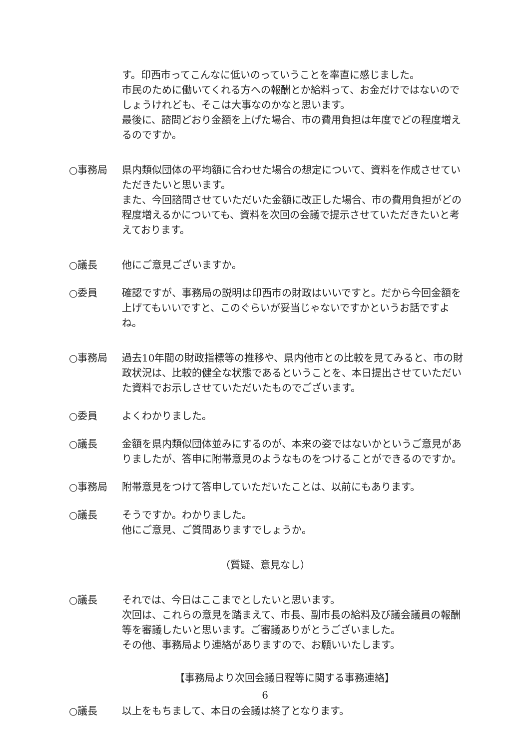す。印西市ってこんなに低いのっていうことを率直に感じました。
市民のために働いてくれる方への報酬とか給料って、お金だけではないのでしょうけれども、そこは大事なのかなと思います。
最後に、諮問どおり金額を上げた場合、市の費用負担は年度でどの程度増えるのですか。
○事務局 県内類似団体の平均額に合わせた場合の想定について、資料を作成させていただきたいと思います。
また、今回諮問させていただいた金額に改正した場合、市の費用負担がどの程度増えるかについても、資料を次回の会議で提示させていただきたいと考えております。
○議長 他にご意見ございますか。
○委員 確認ですが、事務局の説明は印西市の財政はいいですと。だから今回金額を上げてもいいですと、このぐらいが妥当じゃないですかというお話ですよね。
○事務局 過去10年間の財政指標等の推移や、県内他市との比較を見てみると、市の財政状況は、比較的健全な状態であるということを、本日提出させていただいた資料でお示しさせていただいたものでございます。
○委員 よくわかりました。
○議長 金額を県内類似団体並みにするのが、本来の姿ではないかというご意見がありましたが、答申に附帯意見のようなものをつけることができるのですか。
○事務局 附帯意見をつけて答申していただいたことは、以前にもあります。
○議長 そうですか。わかりました。
他にご意見、ご質問ありますでしょうか。
（質疑、意見なし）
○議長 それでは、今日はここまでとしたいと思います。
次回は、これらの意見を踏まえて、市長、副市長の給料及び議会議員の報酬等を審議したいと思います。ご審議ありがとうございました。
その他、事務局より連絡がありますので、お願いいたします。
【事務局より次回会議日程等に関する事務連絡】
○議長 以上をもちまして、本日の会議は終了となります。
6